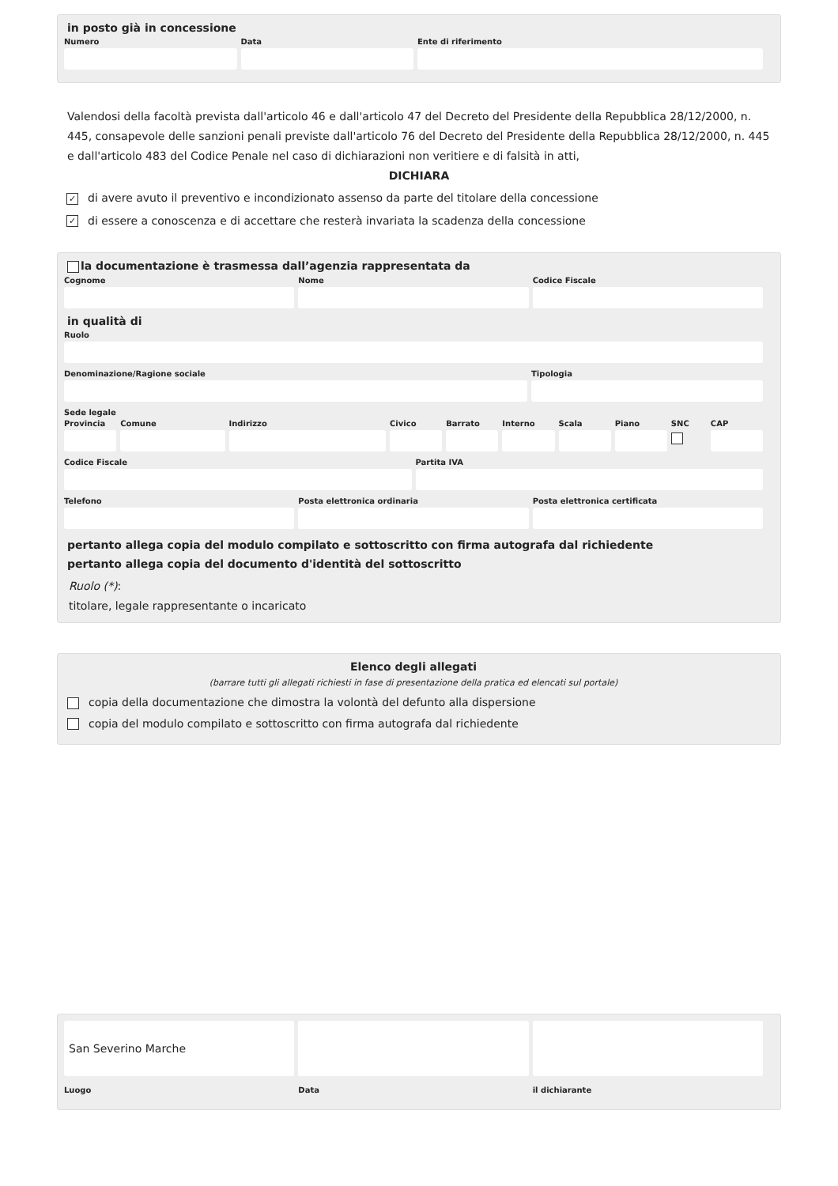in posto già in concessione
Numero Data Ente di riferimento
Valendosi della facoltà prevista dall'articolo 46 e dall'articolo 47 del Decreto del Presidente della Repubblica 28/12/2000, n. 445, consapevole delle sanzioni penali previste dall'articolo 76 del Decreto del Presidente della Repubblica 28/12/2000, n. 445 e dall'articolo 483 del Codice Penale nel caso di dichiarazioni non veritiere e di falsità in atti,
DICHIARA
✓ di avere avuto il preventivo e incondizionato assenso da parte del titolare della concessione
✓ di essere a conoscenza e di accettare che resterà invariata la scadenza della concessione
la documentazione è trasmessa dall’agenzia rappresentata da
Cognome Nome Codice Fiscale
in qualità di
Ruolo
Denominazione/Ragione sociale Tipologia
Sede legale
Provincia Comune Indirizzo Civico Barrato Interno Scala Piano SNC CAP
Codice Fiscale Partita IVA
Telefono Posta elettronica ordinaria Posta elettronica certificata
pertanto allega copia del modulo compilato e sottoscritto con firma autografa dal richiedente
pertanto allega copia del documento d'identità del sottoscritto
Ruolo (*):
titolare, legale rappresentante o incaricato
Elenco degli allegati
(barrare tutti gli allegati richiesti in fase di presentazione della pratica ed elencati sul portale)
copia della documentazione che dimostra la volontà del defunto alla dispersione
copia del modulo compilato e sottoscritto con firma autografa dal richiedente
San Severino Marche
Luogo
Data il dichiarante